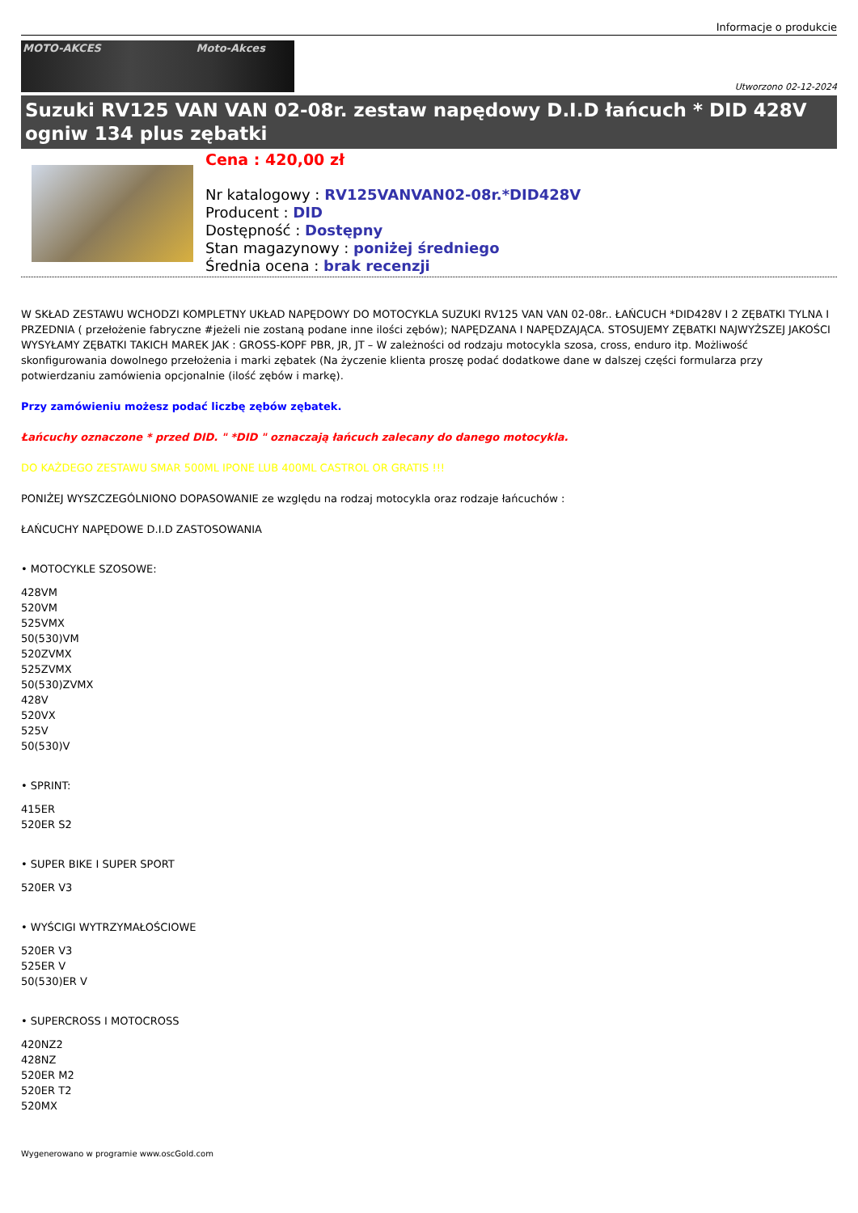Informacje o produkcie
MOTO-AKCES Moto-Akces
Utworzono 02-12-2024
Suzuki RV125 VAN VAN 02-08r. zestaw napędowy D.I.D łańcuch * DID 428V ogniw 134 plus zębatki
Cena : 420,00 zł
Nr katalogowy : RV125VANVAN02-08r.*DID428V
Producent : DID
Dostępność : Dostępny
Stan magazynowy : poniżej średniego
Średnia ocena : brak recenzji
W SKŁAD ZESTAWU WCHODZI KOMPLETNY UKŁAD NAPĘDOWY DO MOTOCYKLA SUZUKI RV125 VAN VAN 02-08r.. ŁAŃCUCH *DID428V I 2 ZĘBATKI TYLNA I PRZEDNIA ( przełożenie fabryczne #jeżeli nie zostaną podane inne ilości zębów); NAPĘDZANA I NAPĘDZAJĄCA. STOSUJEMY ZĘBATKI NAJWYŻSZEJ JAKOŚCI WYSYŁAMY ZĘBATKI TAKICH MAREK JAK : GROSS-KOPF PBR, JR, JT – W zależności od rodzaju motocykla szosa, cross, enduro itp. Możliwość skonfigurowania dowolnego przełożenia i marki zębatek (Na życzenie klienta proszę podać dodatkowe dane w dalszej części formularza przy potwierdzaniu zamówienia opcjonalnie (ilość zębów i markę).
Przy zamówieniu możesz podać liczbę zębów zębatek.
Łańcuchy oznaczone * przed DID. " *DID " oznaczają łańcuch zalecany do danego motocykla.
DO KAŻDEGO ZESTAWU SMAR 500ML IPONE LUB 400ML CASTROL OR GRATIS !!!
PONIŻEJ WYSZCZEGÓLNIONO DOPASOWANIE ze względu na rodzaj motocykla oraz rodzaje łańcuchów :
ŁAŃCUCHY NAPĘDOWE D.I.D ZASTOSOWANIA
• MOTOCYKLE SZOSOWE:
428VM
520VM
525VMX
50(530)VM
520ZVMX
525ZVMX
50(530)ZVMX
428V
520VX
525V
50(530)V
• SPRINT:
415ER
520ER S2
• SUPER BIKE I SUPER SPORT
520ER V3
• WYŚCIGI WYTRZYMAŁOŚCIOWE
520ER V3
525ER V
50(530)ER V
• SUPERCROSS I MOTOCROSS
420NZ2
428NZ
520ER M2
520ER T2
520MX
Wygenerowano w programie www.oscGold.com